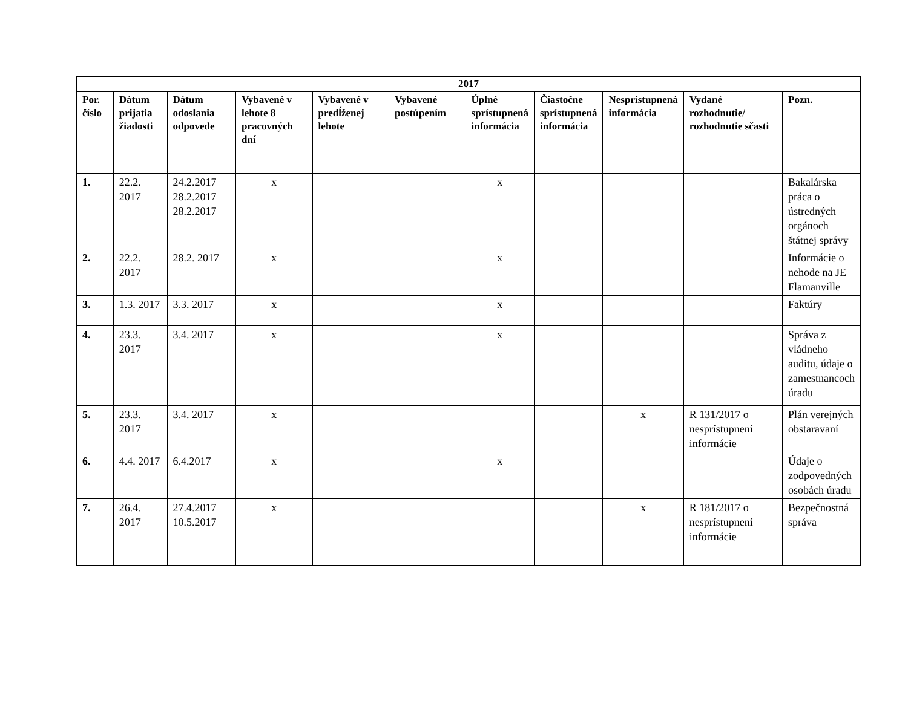| 2017 | | | | | | | | | | |
| --- | --- | --- | --- | --- | --- | --- | --- | --- | --- | --- |
| Por. číslo | Dátum prijatia žiadosti | Dátum odoslania odpovede | Vybavené v lehote 8 pracovných dní | Vybavené v predĺženej lehote | Vybavené postúpením | Úplné sprístupnená informácia | Čiastočne sprístupnená informácia | Nesprístupnená informácia | Vydané rozhodnutie/ rozhodnutie sčasti | Pozn. |
| 1. | 22.2. 2017 | 24.2.2017 28.2.2017 28.2.2017 | x | | | x | | | | Bakalárska práca o ústredných orgánoch štátnej správy |
| 2. | 22.2. 2017 | 28.2. 2017 | x | | | x | | | | Informácie o nehode na JE Flamanville |
| 3. | 1.3. 2017 | 3.3. 2017 | x | | | x | | | | Faktúry |
| 4. | 23.3. 2017 | 3.4. 2017 | x | | | x | | | | Správa z vládneho auditu, údaje o zamestnancoch úradu |
| 5. | 23.3. 2017 | 3.4. 2017 | x | | | | | x | R 131/2017 o nesprístupnení informácie | Plán verejných obstaravaní |
| 6. | 4.4. 2017 | 6.4.2017 | x | | | x | | | | Údaje o zodpovedných osobách úradu |
| 7. | 26.4. 2017 | 27.4.2017 10.5.2017 | x | | | | | x | R 181/2017 o nesprístupnení informácie | Bezpečnostná správa |